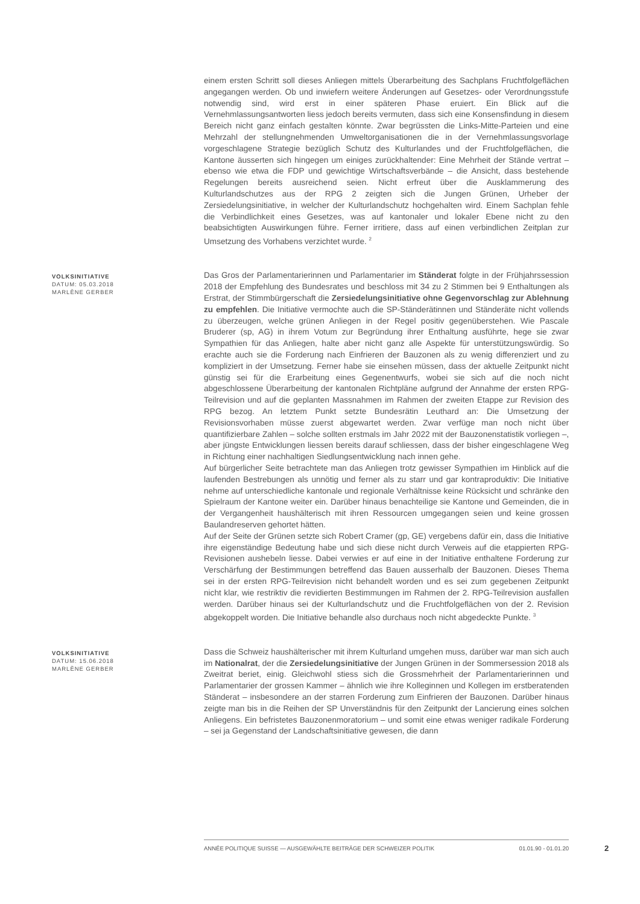einem ersten Schritt soll dieses Anliegen mittels Überarbeitung des Sachplans Fruchtfolgeflächen angegangen werden. Ob und inwiefern weitere Änderungen auf Gesetzes- oder Verordnungsstufe notwendig sind, wird erst in einer späteren Phase eruiert. Ein Blick auf die Vernehmlassungsantworten liess jedoch bereits vermuten, dass sich eine Konsensfindung in diesem Bereich nicht ganz einfach gestalten könnte. Zwar begrüssten die Links-Mitte-Parteien und eine Mehrzahl der stellungnehmenden Umweltorganisationen die in der Vernehmlassungsvorlage vorgeschlagene Strategie bezüglich Schutz des Kulturlandes und der Fruchtfolgeflächen, die Kantone äusserten sich hingegen um einiges zurückhaltender: Eine Mehrheit der Stände vertrat – ebenso wie etwa die FDP und gewichtige Wirtschaftsverbände – die Ansicht, dass bestehende Regelungen bereits ausreichend seien. Nicht erfreut über die Ausklammerung des Kulturlandschutzes aus der RPG 2 zeigten sich die Jungen Grünen, Urheber der Zersiedelungsinitiative, in welcher der Kulturlandschutz hochgehalten wird. Einem Sachplan fehle die Verbindlichkeit eines Gesetzes, was auf kantonaler und lokaler Ebene nicht zu den beabsichtigten Auswirkungen führe. Ferner irritiere, dass auf einen verbindlichen Zeitplan zur Umsetzung des Vorhabens verzichtet wurde. <sup>2</sup>
VOLKSINITIATIVE
DATUM: 05.03.2018
MARLÈNE GERBER
Das Gros der Parlamentarierinnen und Parlamentarier im Ständerat folgte in der Frühjahrssession 2018 der Empfehlung des Bundesrates und beschloss mit 34 zu 2 Stimmen bei 9 Enthaltungen als Erstrat, der Stimmbürgerschaft die Zersiedelungsinitiative ohne Gegenvorschlag zur Ablehnung zu empfehlen. Die Initiative vermochte auch die SP-Ständerätinnen und Ständeräte nicht vollends zu überzeugen, welche grünen Anliegen in der Regel positiv gegenüberstehen. Wie Pascale Bruderer (sp, AG) in ihrem Votum zur Begründung ihrer Enthaltung ausführte, hege sie zwar Sympathien für das Anliegen, halte aber nicht ganz alle Aspekte für unterstützungswürdig. So erachte auch sie die Forderung nach Einfrieren der Bauzonen als zu wenig differenziert und zu kompliziert in der Umsetzung. Ferner habe sie einsehen müssen, dass der aktuelle Zeitpunkt nicht günstig sei für die Erarbeitung eines Gegenentwurfs, wobei sie sich auf die noch nicht abgeschlossene Überarbeitung der kantonalen Richtpläne aufgrund der Annahme der ersten RPG-Teilrevision und auf die geplanten Massnahmen im Rahmen der zweiten Etappe zur Revision des RPG bezog. An letztem Punkt setzte Bundesrätin Leuthard an: Die Umsetzung der Revisionsvorhaben müsse zuerst abgewartet werden. Zwar verfüge man noch nicht über quantifizierbare Zahlen – solche sollten erstmals im Jahr 2022 mit der Bauzonenstatistik vorliegen –, aber jüngste Entwicklungen liessen bereits darauf schliessen, dass der bisher eingeschlagene Weg in Richtung einer nachhaltigen Siedlungsentwicklung nach innen gehe.
Auf bürgerlicher Seite betrachtete man das Anliegen trotz gewisser Sympathien im Hinblick auf die laufenden Bestrebungen als unnötig und ferner als zu starr und gar kontraproduktiv: Die Initiative nehme auf unterschiedliche kantonale und regionale Verhältnisse keine Rücksicht und schränke den Spielraum der Kantone weiter ein. Darüber hinaus benachteilige sie Kantone und Gemeinden, die in der Vergangenheit haushälterisch mit ihren Ressourcen umgegangen seien und keine grossen Baulandreserven gehortet hätten.
Auf der Seite der Grünen setzte sich Robert Cramer (gp, GE) vergebens dafür ein, dass die Initiative ihre eigenständige Bedeutung habe und sich diese nicht durch Verweis auf die etappierten RPG-Revisionen aushebeln liesse. Dabei verwies er auf eine in der Initiative enthaltene Forderung zur Verschärfung der Bestimmungen betreffend das Bauen ausserhalb der Bauzonen. Dieses Thema sei in der ersten RPG-Teilrevision nicht behandelt worden und es sei zum gegebenen Zeitpunkt nicht klar, wie restriktiv die revidierten Bestimmungen im Rahmen der 2. RPG-Teilrevision ausfallen werden. Darüber hinaus sei der Kulturlandschutz und die Fruchtfolgeflächen von der 2. Revision abgekoppelt worden. Die Initiative behandle also durchaus noch nicht abgedeckte Punkte. <sup>3</sup>
VOLKSINITIATIVE
DATUM: 15.06.2018
MARLÈNE GERBER
Dass die Schweiz haushälterischer mit ihrem Kulturland umgehen muss, darüber war man sich auch im Nationalrat, der die Zersiedelungsinitiative der Jungen Grünen in der Sommersession 2018 als Zweitrat beriet, einig. Gleichwohl stiess sich die Grossmehrheit der Parlamentarierinnen und Parlamentarier der grossen Kammer – ähnlich wie ihre Kolleginnen und Kollegen im erstberatenden Ständerat – insbesondere an der starren Forderung zum Einfrieren der Bauzonen. Darüber hinaus zeigte man bis in die Reihen der SP Unverständnis für den Zeitpunkt der Lancierung eines solchen Anliegens. Ein befristetes Bauzonenmoratorium – und somit eine etwas weniger radikale Forderung – sei ja Gegenstand der Landschaftsinitiative gewesen, die dann
ANNÉE POLITIQUE SUISSE — AUSGEWÄHLTE BEITRÄGE DER SCHWEIZER POLITIK 01.01.90 - 01.01.20
2